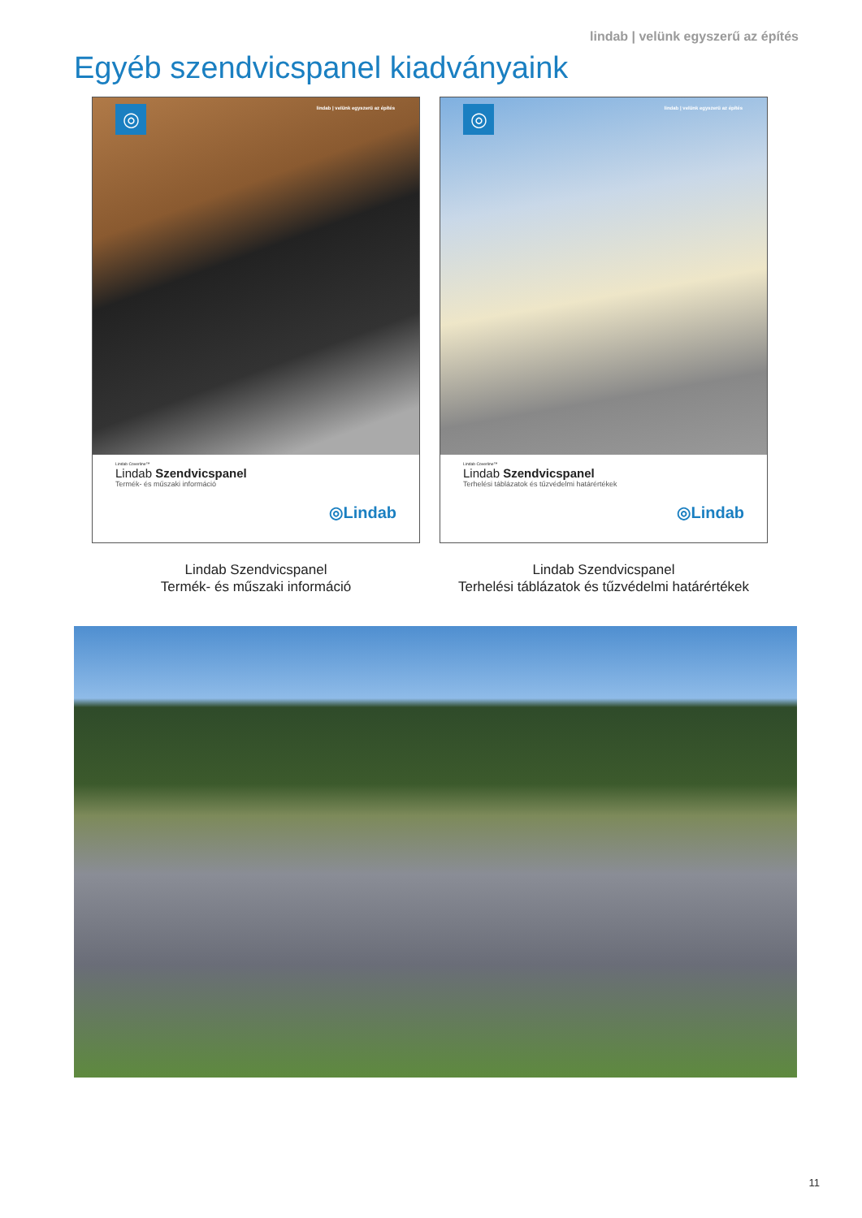lindab | velünk egyszerű az építés
Egyéb szendvicspanel kiadványaink
◎
lindab | velünk egyszerű az építés
Lindab Coverline™
Lindab Szendvicspanel
Termék- és műszaki információ
◎Lindab
◎
lindab | velünk egyszerű az építés
Lindab Coverline™
Lindab Szendvicspanel
Terhelési táblázatok és tűzvédelmi határértékek
◎Lindab
Lindab Szendvicspanel
Termék- és műszaki információ
Lindab Szendvicspanel
Terhelési táblázatok és tűzvédelmi határértékek
11